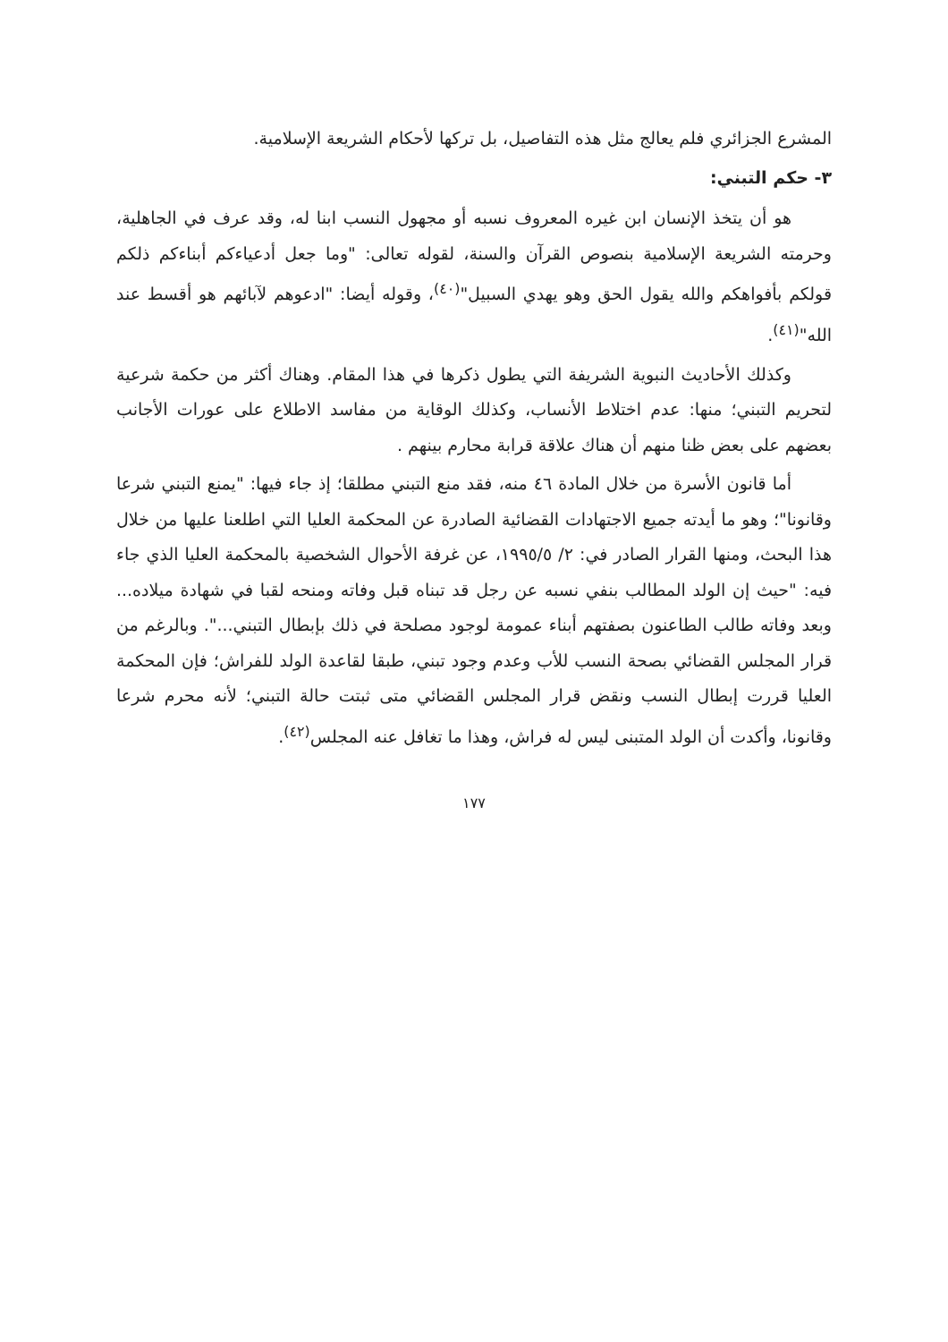المشرع الجزائري فلم يعالج مثل هذه التفاصيل، بل تركها لأحكام الشريعة الإسلامية.
٣- حكم التبني:
هو أن يتخذ الإنسان ابن غيره المعروف نسبه أو مجهول النسب ابنا له، وقد عرف في الجاهلية، وحرمته الشريعة الإسلامية بنصوص القرآن والسنة، لقوله تعالى: "وما جعل أدعياءكم أبناءكم ذلكم قولكم بأفواهكم والله يقول الحق وهو يهدي السبيل"<sup>(٤٠)</sup>، وقوله أيضا: "ادعوهم لآبائهم هو أقسط عند الله"<sup>(٤١)</sup>.
وكذلك الأحاديث النبوية الشريفة التي يطول ذكرها في هذا المقام. وهناك أكثر من حكمة شرعية لتحريم التبني؛ منها: عدم اختلاط الأنساب، وكذلك الوقاية من مفاسد الاطلاع على عورات الأجانب بعضهم على بعض ظنا منهم أن هناك علاقة قرابة محارم بينهم .
أما قانون الأسرة من خلال المادة ٤٦ منه، فقد منع التبني مطلقا؛ إذ جاء فيها: "يمنع التبني شرعا وقانونا"؛ وهو ما أيدته جميع الاجتهادات القضائية الصادرة عن المحكمة العليا التي اطلعنا عليها من خلال هذا البحث، ومنها القرار الصادر في: ٢/ ١٩٩٥/٥، عن غرفة الأحوال الشخصية بالمحكمة العليا الذي جاء فيه: "حيث إن الولد المطالب بنفي نسبه عن رجل قد تبناه قبل وفاته ومنحه لقبا في شهادة ميلاده... وبعد وفاته طالب الطاعنون بصفتهم أبناء عمومة لوجود مصلحة في ذلك بإبطال التبني...". وبالرغم من قرار المجلس القضائي بصحة النسب للأب وعدم وجود تبني، طبقا لقاعدة الولد للفراش؛ فإن المحكمة العليا قررت إبطال النسب ونقض قرار المجلس القضائي متى ثبتت حالة التبني؛ لأنه محرم شرعا وقانونا، وأكدت أن الولد المتبنى ليس له فراش، وهذا ما تغافل عنه المجلس<sup>(٤٢)</sup>.
١٧٧